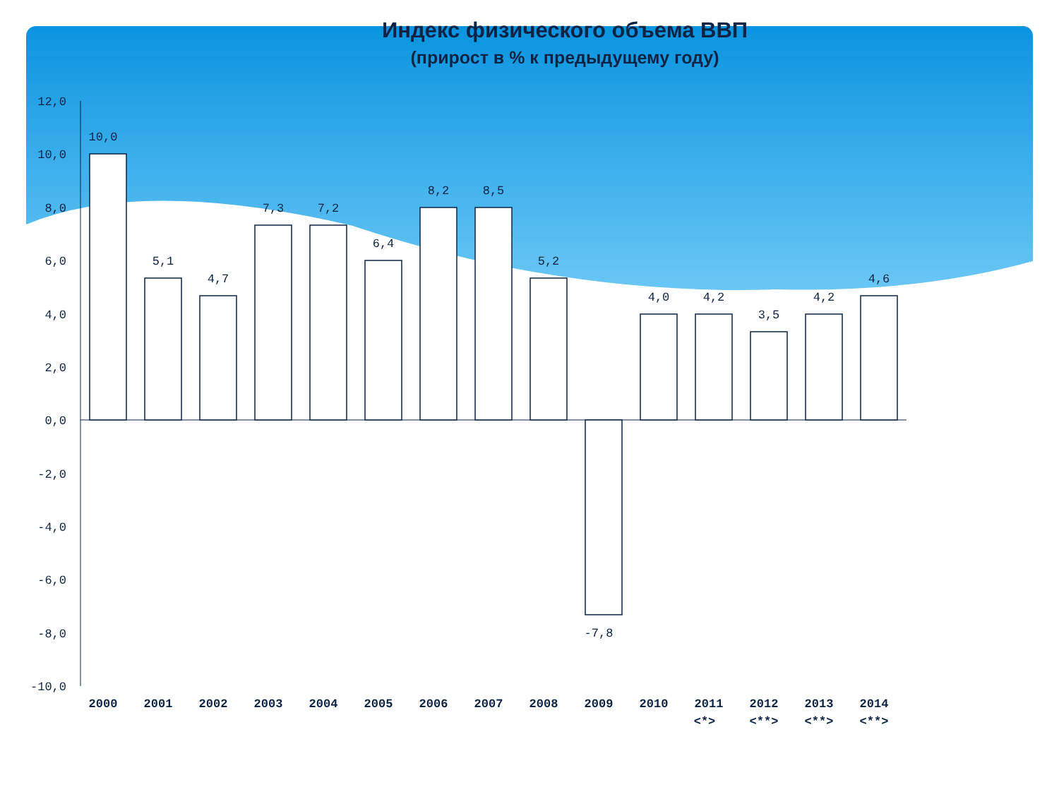Индекс физического объема ВВП
(прирост в % к предыдущему году)
12,0
10,0
8,0
6,0
4,0
2,0
0,0
-2,0
-4,0
-6,0
-8,0
-10,0
10,0
5,1
4,7
7,3
7,2
6,4
8,2
8,5
5,2
-7,8
4,0
4,2
3,5
4,2
4,6
2000
2001
2002
2003
2004
2005
2006
2007
2008
2009
2010
2011
<*>
2012
<**>
2013
<**>
2014
<**>